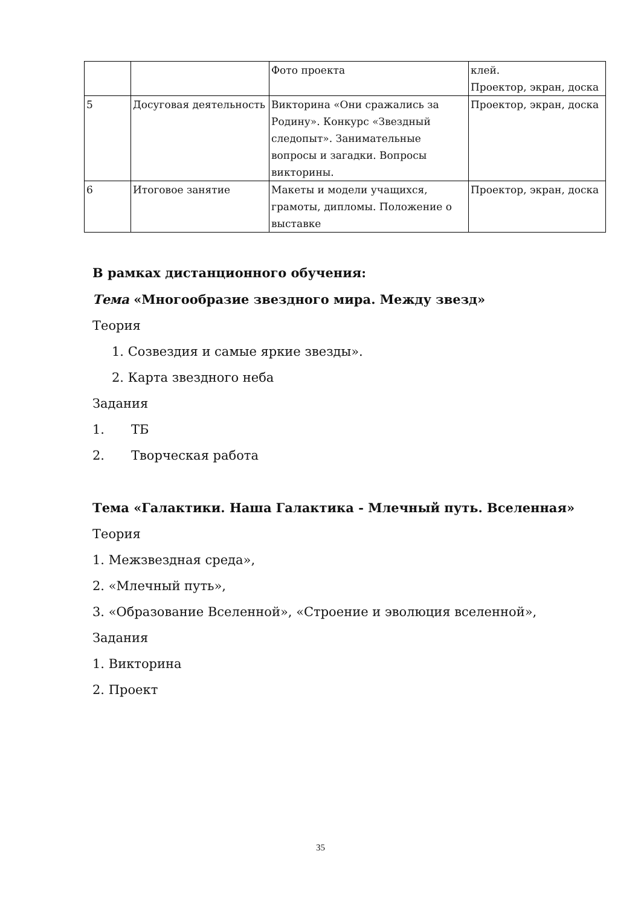| | | Фото проекта | клей. Проектор, экран, доска |
| 5 | Досуговая деятельность | Викторина «Они сражались за Родину». Конкурс «Звездный следопыт». Занимательные вопросы и загадки. Вопросы викторины. | Проектор, экран, доска |
| 6 | Итоговое занятие | Макеты и модели учащихся, грамоты, дипломы. Положение о выставке | Проектор, экран, доска |
В рамках дистанционного обучения:
Тема «Многообразие звездного мира. Между звезд»
Теория
1. Созвездия и самые яркие звезды».
2. Карта звездного неба
Задания
1. ТБ
2. Творческая работа
Тема «Галактики. Наша Галактика - Млечный путь. Вселенная»
Теория
1. Межзвездная среда»,
2. «Млечный путь»,
3. «Образование Вселенной», «Строение и эволюция вселенной»,
Задания
1. Викторина
2. Проект
35